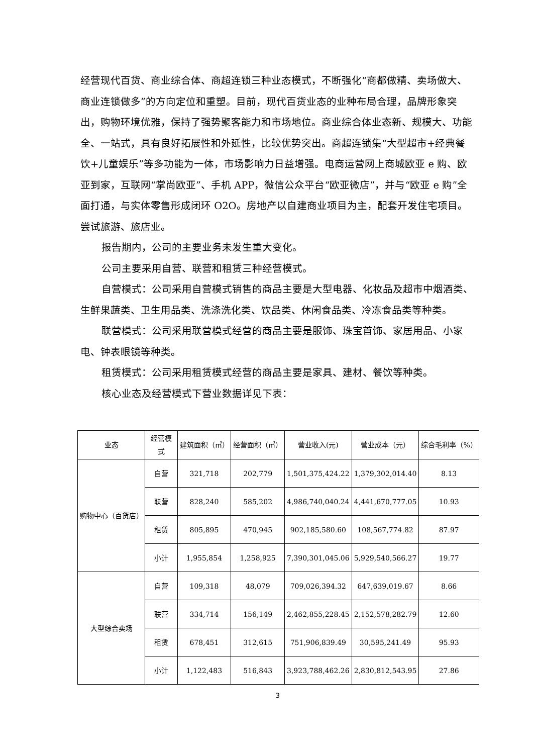经营现代百货、商业综合体、商超连锁三种业态模式，不断强化“商都做精、卖场做大、商业连锁做多”的方向定位和重塑。目前，现代百货业态的业种布局合理，品牌形象突出，购物环境优雅，保持了强势聚客能力和市场地位。商业综合体业态新、规模大、功能全、一站式，具有良好拓展性和外延性，比较优势突出。商超连锁集“大型超市+经典餐饮+儿童娱乐”等多功能为一体，市场影响力日益增强。电商运营网上商城欧亚 e 购、欧亚到家，互联网“掌尚欧亚”、手机 APP，微信公众平台“欧亚微店”，并与“欧亚 e 购”全面打通，与实体零售形成闭环 O2O。房地产以自建商业项目为主，配套开发住宅项目。尝试旅游、旅店业。
报告期内，公司的主要业务未发生重大变化。
公司主要采用自营、联营和租赁三种经营模式。
自营模式：公司采用自营模式销售的商品主要是大型电器、化妆品及超市中烟酒类、生鲜果蔬类、卫生用品类、洗涤洗化类、饮品类、休闲食品类、冷冻食品类等种类。
联营模式：公司采用联营模式经营的商品主要是服饰、珠宝首饰、家居用品、小家电、钟表眼镜等种类。
租赁模式：公司采用租赁模式经营的商品主要是家具、建材、餐饮等种类。
核心业态及经营模式下营业数据详见下表：
| 业态 | 经营模式 | 建筑面积（㎡） | 经营面积（㎡） | 营业收入(元) | 营业成本（元） | 综合毛利率（%） |
| --- | --- | --- | --- | --- | --- | --- |
| 购物中心（百货店） | 自营 | 321,718 | 202,779 | 1,501,375,424.22 | 1,379,302,014.40 | 8.13 |
| | 联营 | 828,240 | 585,202 | 4,986,740,040.24 | 4,441,670,777.05 | 10.93 |
| | 租赁 | 805,895 | 470,945 | 902,185,580.60 | 108,567,774.82 | 87.97 |
| | 小计 | 1,955,854 | 1,258,925 | 7,390,301,045.06 | 5,929,540,566.27 | 19.77 |
| 大型综合卖场 | 自营 | 109,318 | 48,079 | 709,026,394.32 | 647,639,019.67 | 8.66 |
| | 联营 | 334,714 | 156,149 | 2,462,855,228.45 | 2,152,578,282.79 | 12.60 |
| | 租赁 | 678,451 | 312,615 | 751,906,839.49 | 30,595,241.49 | 95.93 |
| | 小计 | 1,122,483 | 516,843 | 3,923,788,462.26 | 2,830,812,543.95 | 27.86 |
3